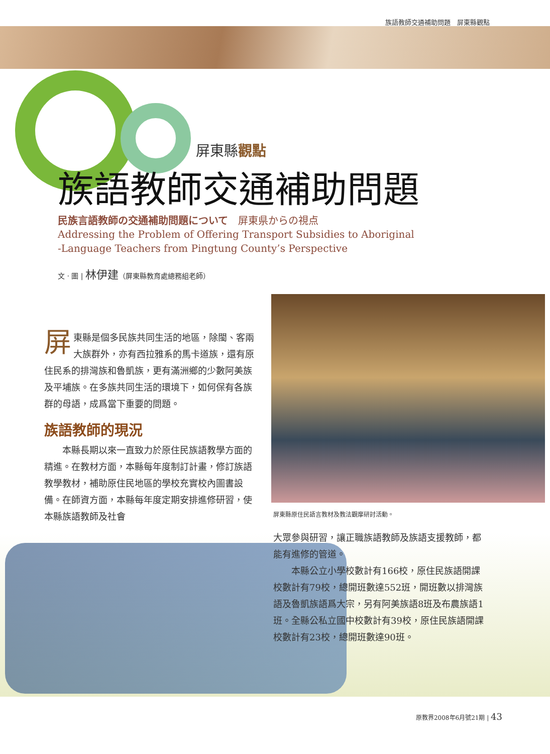族語教師交通補助問題　屏東縣觀點
屏東縣觀點
族語教師交通補助問題
民族言語教師の交通補助問題について　屏東県からの視点
Addressing the Problem of Offering Transport Subsidies to Aboriginal
-Language Teachers from Pingtung County’s Perspective
文 · 圖 | 林伊建（屏東縣教育處總務組老師）
屏東縣是個多民族共同生活的地區，除閩、客兩大族群外，亦有西拉雅系的馬卡道族，還有原住民系的排灣族和魯凱族，更有滿洲鄉的少數阿美族及平埔族。在多族共同生活的環境下，如何保有各族群的母語，成爲當下重要的問題。
族語教師的現況
本縣長期以來一直致力於原住民族語教學方面的精進。在教材方面，本縣每年度制訂計畫，修訂族語教學教材，補助原住民地區的學校充實校內圖書設備。在師資方面，本縣每年度定期安排進修研習，使本縣族語教師及社會
屏東縣原住民語言教材及教法觀摩研討活動。
大眾參與研習，讓正職族語教師及族語支援教師，都能有進修的管道。
　　本縣公立小學校數計有166校，原住民族語開課校數計有79校，總開班數達552班，開班數以排灣族語及魯凱族語爲大宗，另有阿美族語8班及布農族語1班。全縣公私立國中校數計有39校，原住民族語開課校數計有23校，總開班數達90班。
原教界2008年6月號21期 | 43